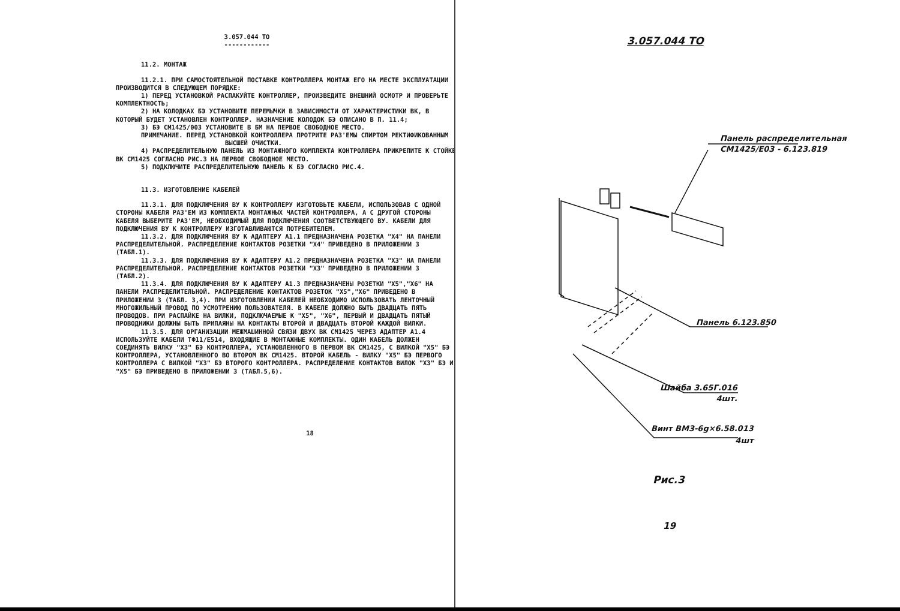3.057.044 ТО
------------
11.2. МОНТАЖ
11.2.1. ПРИ САМОСТОЯТЕЛЬНОЙ ПОСТАВКЕ КОНТРОЛЛЕРА МОНТАЖ ЕГО НА МЕСТЕ ЭКСПЛУАТАЦИИ ПРОИЗВОДИТСЯ В СЛЕДУЮЩЕМ ПОРЯДКЕ:
1) ПЕРЕД УСТАНОВКОЙ РАСПАКУЙТЕ КОНТРОЛЛЕР, ПРОИЗВЕДИТЕ ВНЕШНИЙ ОСМОТР И ПРОВЕРЬТЕ КОМПЛЕКТНОСТЬ;
2) НА КОЛОДКАХ БЭ УСТАНОВИТЕ ПЕРЕМЫЧКИ В ЗАВИСИМОСТИ ОТ ХАРАКТЕРИСТИКИ ВК, В КОТОРЫЙ БУДЕТ УСТАНОВЛЕН КОНТРОЛЛЕР. НАЗНАЧЕНИЕ КОЛОДОК БЭ ОПИСАНО В П. 11.4;
3) БЭ СМ1425/003 УСТАНОВИТЕ В БМ НА ПЕРВОЕ СВОБОДНОЕ МЕСТО.
ПРИМЕЧАНИЕ. ПЕРЕД УСТАНОВКОЙ КОНТРОЛЛЕРА ПРОТРИТЕ РАЗ'ЕМЫ СПИРТОМ РЕКТИФИКОВАННЫМ ВЫСШЕЙ ОЧИСТКИ.
4) РАСПРЕДЕЛИТЕЛЬНУЮ ПАНЕЛЬ ИЗ МОНТАЖНОГО КОМПЛЕКТА КОНТРОЛЛЕРА ПРИКРЕПИТЕ К СТОЙКЕ ВК СМ1425 СОГЛАСНО РИС.3 НА ПЕРВОЕ СВОБОДНОЕ МЕСТО.
5) ПОДКЛЮЧИТЕ РАСПРЕДЕЛИТЕЛЬНУЮ ПАНЕЛЬ К БЭ СОГЛАСНО РИС.4.
11.3. ИЗГОТОВЛЕНИЕ КАБЕЛЕЙ
11.3.1. ДЛЯ ПОДКЛЮЧЕНИЯ ВУ К КОНТРОЛЛЕРУ ИЗГОТОВЬТЕ КАБЕЛИ, ИСПОЛЬЗОВАВ С ОДНОЙ СТОРОНЫ КАБЕЛЯ РАЗ'ЕМ ИЗ КОМПЛЕКТА МОНТАЖНЫХ ЧАСТЕЙ КОНТРОЛЛЕРА, А С ДРУГОЙ СТОРОНЫ КАБЕЛЯ ВЫБЕРИТЕ РАЗ'ЕМ, НЕОБХОДИМЫЙ ДЛЯ ПОДКЛЮЧЕНИЯ СООТВЕТСТВУЮЩЕГО ВУ. КАБЕЛИ ДЛЯ ПОДКЛЮЧЕНИЯ ВУ К КОНТРОЛЛЕРУ ИЗГОТАВЛИВАЮТСЯ ПОТРЕБИТЕЛЕМ.
11.3.2. ДЛЯ ПОДКЛЮЧЕНИЯ ВУ К АДАПТЕРУ А1.1 ПРЕДНАЗНАЧЕНА РОЗЕТКА "Х4" НА ПАНЕЛИ РАСПРЕДЕЛИТЕЛЬНОЙ. РАСПРЕДЕЛЕНИЕ КОНТАКТОВ РОЗЕТКИ "Х4" ПРИВЕДЕНО В ПРИЛОЖЕНИИ 3 (ТАБЛ.1).
11.3.3. ДЛЯ ПОДКЛЮЧЕНИЯ ВУ К АДАПТЕРУ А1.2 ПРЕДНАЗНАЧЕНА РОЗЕТКА "Х3" НА ПАНЕЛИ РАСПРЕДЕЛИТЕЛЬНОЙ. РАСПРЕДЕЛЕНИЕ КОНТАКТОВ РОЗЕТКИ "Х3" ПРИВЕДЕНО В ПРИЛОЖЕНИИ 3 (ТАБЛ.2).
11.3.4. ДЛЯ ПОДКЛЮЧЕНИЯ ВУ К АДАПТЕРУ А1.3 ПРЕДНАЗНАЧЕНЫ РОЗЕТКИ "Х5","Х6" НА ПАНЕЛИ РАСПРЕДЕЛИТЕЛЬНОЙ. РАСПРЕДЕЛЕНИЕ КОНТАКТОВ РОЗЕТОК "Х5","Х6" ПРИВЕДЕНО В ПРИЛОЖЕНИИ 3 (ТАБЛ. 3,4). ПРИ ИЗГОТОВЛЕНИИ КАБЕЛЕЙ НЕОБХОДИМО ИСПОЛЬЗОВАТЬ ЛЕНТОЧНЫЙ МНОГОЖИЛЬНЫЙ ПРОВОД ПО УСМОТРЕНИЮ ПОЛЬЗОВАТЕЛЯ. В КАБЕЛЕ ДОЛЖНО БЫТЬ ДВАДЦАТЬ ПЯТЬ ПРОВОДОВ. ПРИ РАСПАЙКЕ НА ВИЛКИ, ПОДКЛЮЧАЕМЫЕ К "Х5", "Х6", ПЕРВЫЙ И ДВАДЦАТЬ ПЯТЫЙ ПРОВОДНИКИ ДОЛЖНЫ БЫТЬ ПРИПАЯНЫ НА КОНТАКТЫ ВТОРОЙ И ДВАДЦАТЬ ВТОРОЙ КАЖДОЙ ВИЛКИ.
11.3.5. ДЛЯ ОРГАНИЗАЦИИ МЕЖМАШИННОЙ СВЯЗИ ДВУХ ВК СМ1425 ЧЕРЕЗ АДАПТЕР А1.4 ИСПОЛЬЗУЙТЕ КАБЕЛИ ТФ11/Е514, ВХОДЯЩИЕ В МОНТАЖНЫЕ КОМПЛЕКТЫ. ОДИН КАБЕЛЬ ДОЛЖЕН СОЕДИНЯТЬ ВИЛКУ "Х3" БЭ КОНТРОЛЛЕРА, УСТАНОВЛЕННОГО В ПЕРВОМ ВК СМ1425, С ВИЛКОЙ "Х5" БЭ КОНТРОЛЛЕРА, УСТАНОВЛЕННОГО ВО ВТОРОМ ВК СМ1425. ВТОРОЙ КАБЕЛЬ - ВИЛКУ "Х5" БЭ ПЕРВОГО КОНТРОЛЛЕРА С ВИЛКОЙ "Х3" БЭ ВТОРОГО КОНТРОЛЛЕРА. РАСПРЕДЕЛЕНИЕ КОНТАКТОВ ВИЛОК "Х3" БЭ И "Х5" БЭ ПРИВЕДЕНО В ПРИЛОЖЕНИИ 3 (ТАБЛ.5,6).
18
3.057.044 ТО
Панель распределительная
СМ1425/Е03 - 6.123.819
Панель 6.123.850
Шайба 3.65Г.016
4шт.
Винт ВМ3-6g×6.58.013
4шт
Рис.3
19